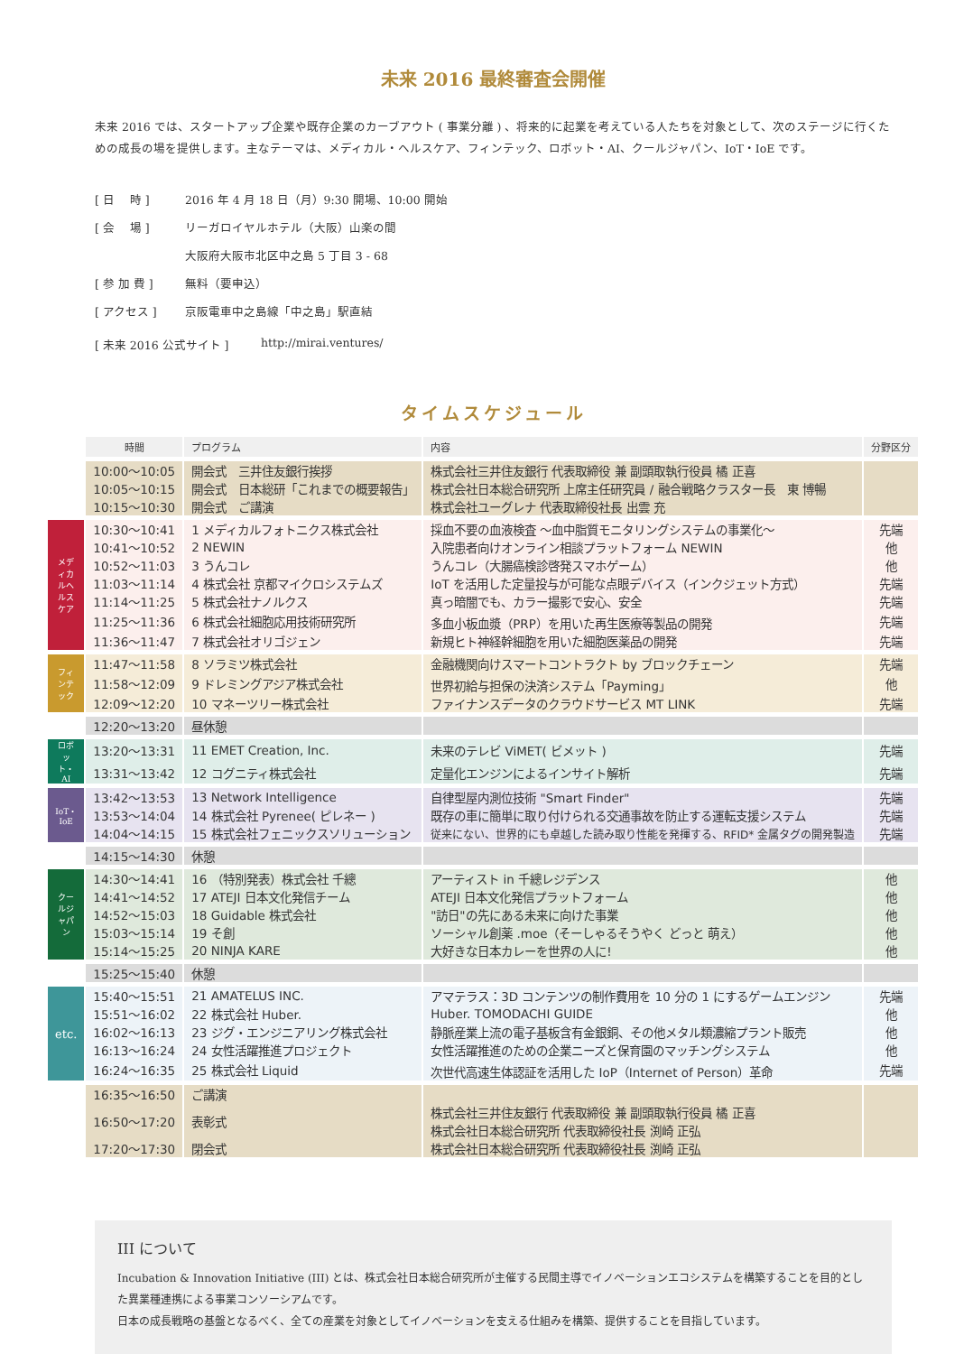未来 2016 最終審査会開催
未来 2016 では、スタートアップ企業や既存企業のカーブアウト ( 事業分離 ) 、将来的に起業を考えている人たちを対象として、次のステージに行くための成長の場を提供します。主なテーマは、メディカル・ヘルスケア、フィンテック、ロボット・AI、クールジャパン、IoT・IoE です。
[ 日　 時 ] 2016 年 4 月 18 日（月）9:30 開場、10:00 開始
[ 会　 場 ] リーガロイヤルホテル（大阪）山楽の間
大阪府大阪市北区中之島 5 丁目 3 - 68
[ 参 加 費 ] 無料（要申込）
[ アクセス ] 京阪電車中之島線「中之島」駅直結
[ 未来 2016 公式サイト ] http://mirai.ventures/
タイムスケジュール
| | 時間 | プログラム | 内容 | 分野区分 |
| | 10:00～10:05 | 開会式 三井住友銀行挨拶 | 株式会社三井住友銀行 代表取締役 兼 副頭取執行役員 橘 正喜 | |
| | 10:05～10:15 | 開会式 日本総研「これまでの概要報告」 | 株式会社日本総合研究所 上席主任研究員 / 融合戦略クラスター長 東 博暢 | |
| | 10:15～10:30 | 開会式 ご講演 | 株式会社ユーグレナ 代表取締役社長 出雲 充 | |
| メディカルヘルスケア | 10:30～10:41 | 1 メディカルフォトニクス株式会社 | 採血不要の血液検査 ～血中脂質モニタリングシステムの事業化～ | 先端 |
| | 10:41～10:52 | 2 NEWIN | 入院患者向けオンライン相談プラットフォーム NEWIN | 他 |
| | 10:52～11:03 | 3 うんコレ | うんコレ（大腸癌検診啓発スマホゲーム） | 他 |
| | 11:03～11:14 | 4 株式会社 京都マイクロシステムズ | IoT を活用した定量投与が可能な点眼デバイス（インクジェット方式） | 先端 |
| | 11:14～11:25 | 5 株式会社ナノルクス | 真っ暗闇でも、カラー撮影で安心、安全 | 先端 |
| | 11:25～11:36 | 6 株式会社細胞応用技術研究所 | 多血小板血漿（PRP）を用いた再生医療等製品の開発 | 先端 |
| | 11:36～11:47 | 7 株式会社オリゴジェン | 新規ヒト神経幹細胞を用いた細胞医薬品の開発 | 先端 |
| フィンテック | 11:47～11:58 | 8 ソラミツ株式会社 | 金融機関向けスマートコントラクト by ブロックチェーン | 先端 |
| | 11:58～12:09 | 9 ドレミングアジア株式会社 | 世界初給与担保の決済システム「Payming」 | 他 |
| | 12:09～12:20 | 10 マネーツリー株式会社 | ファイナンスデータのクラウドサービス MT LINK | 先端 |
| | 12:20～13:20 | 昼休憩 | | |
| ロボット・AI | 13:20～13:31 | 11 EMET Creation, Inc. | 未来のテレビ ViMET( ビメット ) | 先端 |
| | 13:31～13:42 | 12 コグニティ株式会社 | 定量化エンジンによるインサイト解析 | 先端 |
| IoT・IoE | 13:42～13:53 | 13 Network Intelligence | 自律型屋内測位技術 "Smart Finder" | 先端 |
| | 13:53～14:04 | 14 株式会社 Pyrenee( ピレネー ) | 既存の車に簡単に取り付けられる交通事故を防止する運転支援システム | 先端 |
| | 14:04～14:15 | 15 株式会社フェニックスソリューション | 従来にない、世界的にも卓越した読み取り性能を発揮する、RFID* 金属タグの開発製造 | 先端 |
| | 14:15～14:30 | 休憩 | | |
| クールジャパン | 14:30～14:41 | 16 （特別発表）株式会社 千總 | アーティスト in 千總レジデンス | 他 |
| | 14:41～14:52 | 17 ATEJI 日本文化発信チーム | ATEJI 日本文化発信プラットフォーム | 他 |
| | 14:52～15:03 | 18 Guidable 株式会社 | "訪日"の先にある未来に向けた事業 | 他 |
| | 15:03～15:14 | 19 そ創 | ソーシャル創薬 .moe（そーしゃるそうやく どっと 萌え） | 他 |
| | 15:14～15:25 | 20 NINJA KARE | 大好きな日本カレーを世界の人に! | 他 |
| | 15:25～15:40 | 休憩 | | |
| etc. | 15:40～15:51 | 21 AMATELUS INC. | アマテラス：3D コンテンツの制作費用を 10 分の 1 にするゲームエンジン | 先端 |
| | 15:51～16:02 | 22 株式会社 Huber. | Huber. TOMODACHI GUIDE | 他 |
| | 16:02～16:13 | 23 ジグ・エンジニアリング株式会社 | 静脈産業上流の電子基板含有金銀銅、その他メタル類濃縮プラント販売 | 他 |
| | 16:13～16:24 | 24 女性活躍推進プロジェクト | 女性活躍推進のための企業ニーズと保育園のマッチングシステム | 他 |
| | 16:24～16:35 | 25 株式会社 Liquid | 次世代高速生体認証を活用した IoP（Internet of Person）革命 | 先端 |
| | 16:35～16:50 | ご講演 | | |
| | 16:50～17:20 | 表彰式 | 株式会社三井住友銀行 代表取締役 兼 副頭取執行役員 橘 正喜 株式会社日本総合研究所 代表取締役社長 渕崎 正弘 | |
| | 17:20～17:30 | 閉会式 | 株式会社日本総合研究所 代表取締役社長 渕崎 正弘 | |
III について
Incubation & Innovation Initiative (III) とは、株式会社日本総合研究所が主催する民間主導でイノベーションエコシステムを構築することを目的とした異業種連携による事業コンソーシアムです。
日本の成長戦略の基盤となるべく、全ての産業を対象としてイノベーションを支える仕組みを構築、提供することを目指しています。